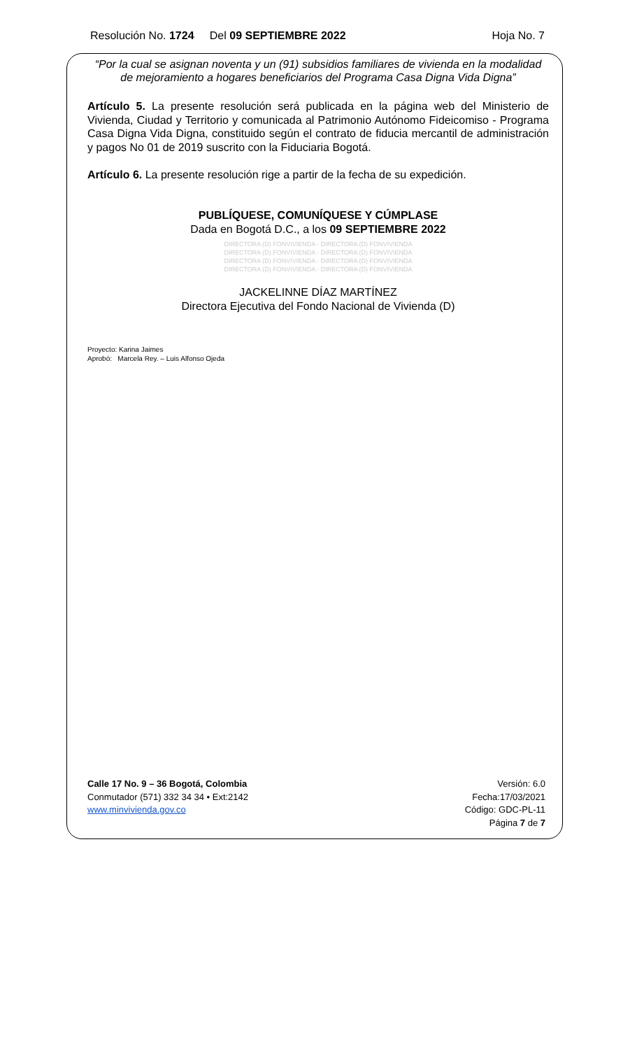Resolución No. 1724 Del 09 SEPTIEMBRE 2022 Hoja No. 7
“Por la cual se asignan noventa y un (91) subsidios familiares de vivienda en la modalidad de mejoramiento a hogares beneficiarios del Programa Casa Digna Vida Digna”
Artículo 5. La presente resolución será publicada en la página web del Ministerio de Vivienda, Ciudad y Territorio y comunicada al Patrimonio Autónomo Fideicomiso - Programa Casa Digna Vida Digna, constituido según el contrato de fiducia mercantil de administración y pagos No 01 de 2019 suscrito con la Fiduciaria Bogotá.
Artículo 6. La presente resolución rige a partir de la fecha de su expedición.
PUBLÍQUESE, COMUNÍQUESE Y CÚMPLASE
Dada en Bogotá D.C., a los 09 SEPTIEMBRE 2022
DIRECTORA (D) FONVIVIENDA - DIRECTORA (D) FONVIVIENDA
DIRECTORA (D) FONVIVIENDA - DIRECTORA (D) FONVIVIENDA
DIRECTORA (D) FONVIVIENDA - DIRECTORA (D) FONVIVIENDA
DIRECTORA (D) FONVIVIENDA - DIRECTORA (D) FONVIVIENDA
JACKELINNE DÍAZ MARTÍNEZ
Directora Ejecutiva del Fondo Nacional de Vivienda (D)
Proyecto: Karina Jaimes
Aprobó: Marcela Rey. – Luis Alfonso Ojeda
Calle 17 No. 9 – 36 Bogotá, Colombia
Conmutador (571) 332 34 34 • Ext:2142
www.minvivienda.gov.co
Versión: 6.0
Fecha:17/03/2021
Código: GDC-PL-11
Página 7 de 7